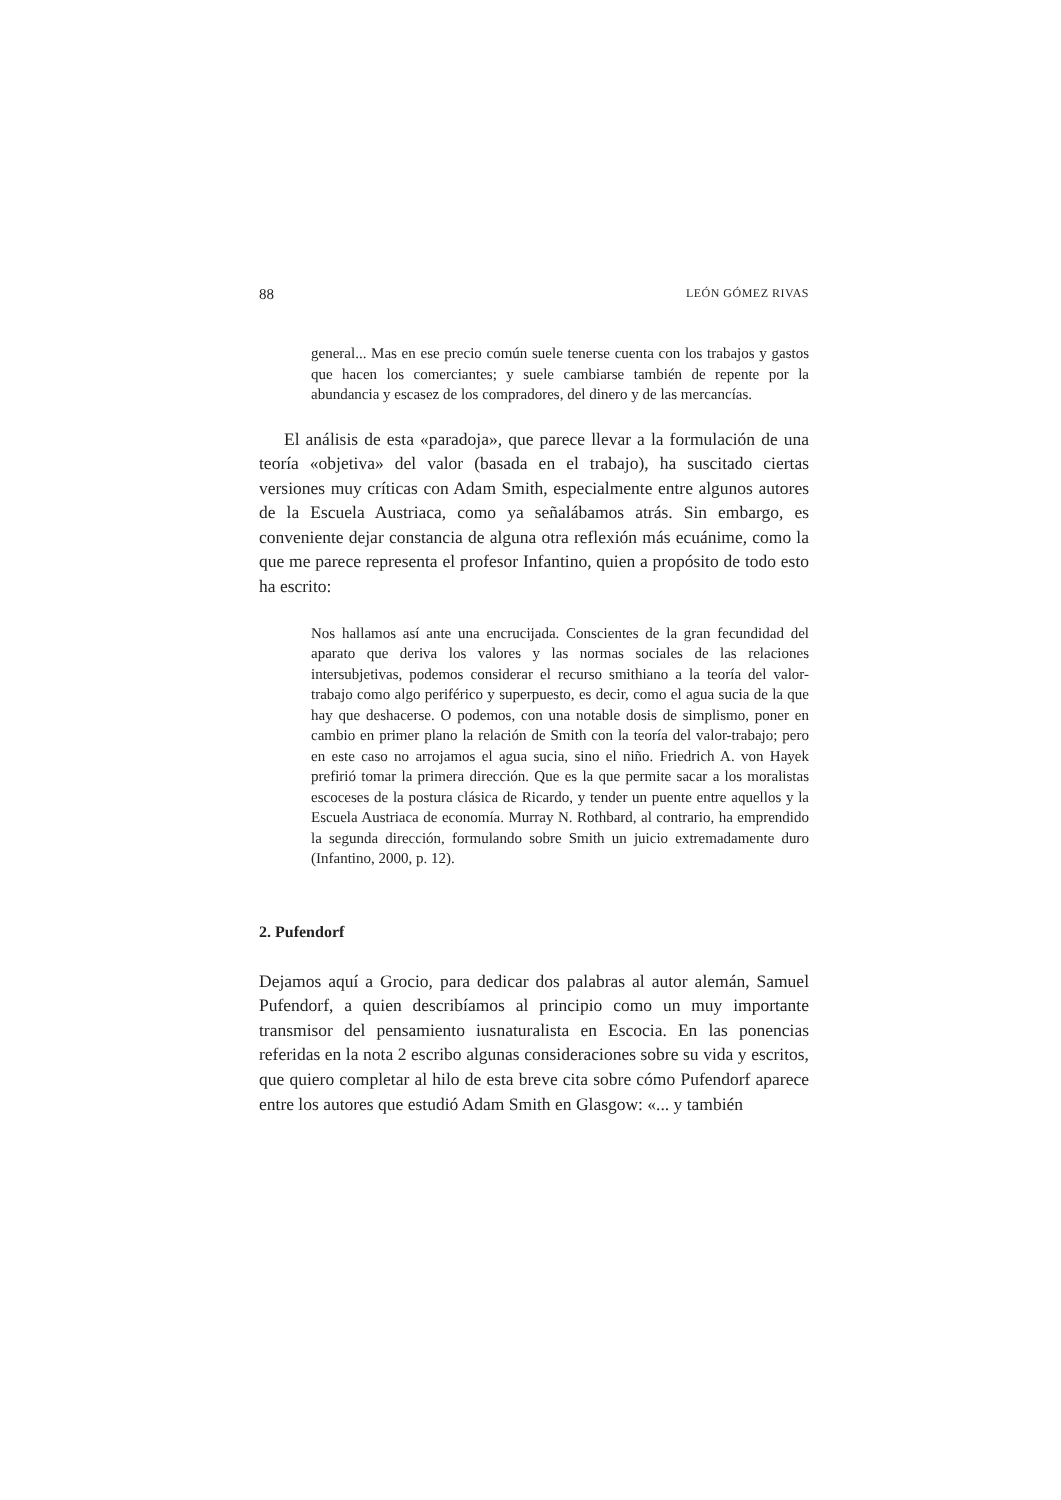88 LEÓN GÓMEZ RIVAS
general... Mas en ese precio común suele tenerse cuenta con los trabajos y gastos que hacen los comerciantes; y suele cambiarse también de repente por la abundancia y escasez de los compradores, del dinero y de las mercancías.
El análisis de esta «paradoja», que parece llevar a la formulación de una teoría «objetiva» del valor (basada en el trabajo), ha suscitado ciertas versiones muy críticas con Adam Smith, especialmente entre algunos autores de la Escuela Austriaca, como ya señalábamos atrás. Sin embargo, es conveniente dejar constancia de alguna otra reflexión más ecuánime, como la que me parece representa el profesor Infantino, quien a propósito de todo esto ha escrito:
Nos hallamos así ante una encrucijada. Conscientes de la gran fecundidad del aparato que deriva los valores y las normas sociales de las relaciones intersubjetivas, podemos considerar el recurso smithiano a la teoría del valor-trabajo como algo periférico y superpuesto, es decir, como el agua sucia de la que hay que deshacerse. O podemos, con una notable dosis de simplismo, poner en cambio en primer plano la relación de Smith con la teoría del valor-trabajo; pero en este caso no arrojamos el agua sucia, sino el niño. Friedrich A. von Hayek prefirió tomar la primera dirección. Que es la que permite sacar a los moralistas escoceses de la postura clásica de Ricardo, y tender un puente entre aquellos y la Escuela Austriaca de economía. Murray N. Rothbard, al contrario, ha emprendido la segunda dirección, formulando sobre Smith un juicio extremadamente duro (Infantino, 2000, p. 12).
2. Pufendorf
Dejamos aquí a Grocio, para dedicar dos palabras al autor alemán, Samuel Pufendorf, a quien describíamos al principio como un muy importante transmisor del pensamiento iusnaturalista en Escocia. En las ponencias referidas en la nota 2 escribo algunas consideraciones sobre su vida y escritos, que quiero completar al hilo de esta breve cita sobre cómo Pufendorf aparece entre los autores que estudió Adam Smith en Glasgow: «... y también